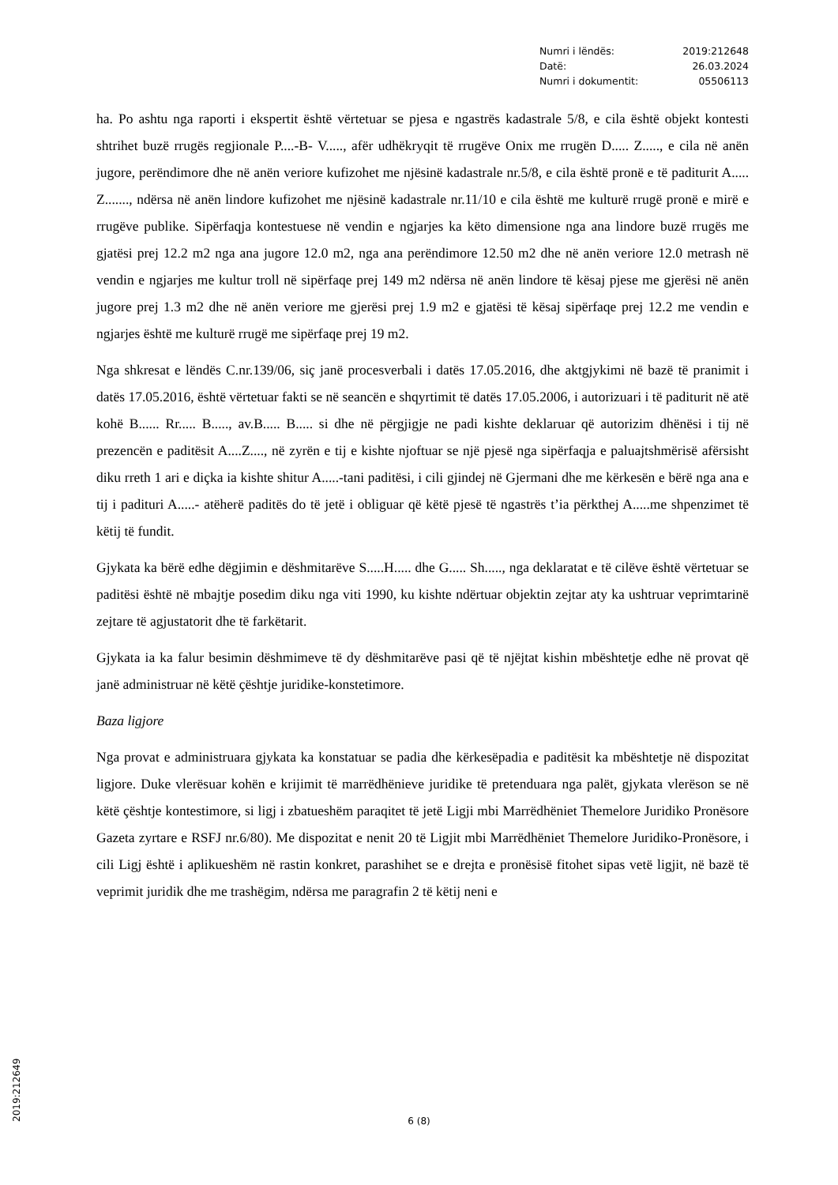| Numri i lëndës: | 2019:212648 |
| Datë: | 26.03.2024 |
| Numri i dokumentit: | 05506113 |
ha. Po ashtu nga raporti i ekspertit është vërtetuar se pjesa e ngastrës kadastrale 5/8, e cila është objekt kontesti shtrihet buzë rrugës regjionale P....-B- V....., afër udhëkryqit të rrugëve Onix me rrugën D..... Z....., e cila në anën jugore, perëndimore dhe në anën veriore kufizohet me njësinë kadastrale nr.5/8, e cila është pronë e të paditurit A..... Z......., ndërsa në anën lindore kufizohet me njësinë kadastrale nr.11/10 e cila është me kulturë rrugë pronë e mirë e rrugëve publike. Sipërfaqja kontestuese në vendin e ngjarjes ka këto dimensione nga ana lindore buzë rrugës me gjatësi prej 12.2 m2 nga ana jugore 12.0 m2, nga ana perëndimore 12.50 m2 dhe në anën veriore 12.0 metrash në vendin e ngjarjes me kultur troll në sipërfaqe prej 149 m2 ndërsa në anën lindore të kësaj pjese me gjerësi në anën jugore prej 1.3 m2 dhe në anën veriore me gjerësi prej 1.9 m2 e gjatësi të kësaj sipërfaqe prej 12.2 me vendin e ngjarjes është me kulturë rrugë me sipërfaqe prej 19 m2.
Nga shkresat e lëndës C.nr.139/06, siç janë procesverbali i datës 17.05.2016, dhe aktgjykimi në bazë të pranimit i datës 17.05.2016, është vërtetuar fakti se në seancën e shqyrtimit të datës 17.05.2006, i autorizuari i të paditurit në atë kohë B...... Rr..... B....., av.B..... B..... si dhe në përgjigje ne padi kishte deklaruar që autorizim dhënësi i tij në prezencën e paditësit A....Z...., në zyrën e tij e kishte njoftuar se një pjesë nga sipërfaqja e paluajtshmërisë afërsisht diku rreth 1 ari e diçka ia kishte shitur A.....-tani paditësi, i cili gjindej në Gjermani dhe me kërkesën e bërë nga ana e tij i padituri A.....- atëherë paditës do të jetë i obliguar që këtë pjesë të ngastrës t’ia përkthej A.....me shpenzimet të këtij të fundit.
Gjykata ka bërë edhe dëgjimin e dëshmitarëve S.....H..... dhe G..... Sh....., nga deklaratat e të cilëve është vërtetuar se paditësi është në mbajtje posedim diku nga viti 1990, ku kishte ndërtuar objektin zejtar aty ka ushtruar veprimtarinë zejtare të agjustatorit dhe të farkëtarit.
Gjykata ia ka falur besimin dëshmimeve të dy dëshmitarëve pasi që të njëjtat kishin mbështetje edhe në provat që janë administruar në këtë çështje juridike-konstetimore.
Baza ligjore
Nga provat e administruara gjykata ka konstatuar se padia dhe kërkesëpadia e paditësit ka mbështetje në dispozitat ligjore. Duke vlerësuar kohën e krijimit të marrëdhënieve juridike të pretenduara nga palët, gjykata vlerëson se në këtë çështje kontestimore, si ligj i zbatueshëm paraqitet të jetë Ligji mbi Marrëdhëniet Themelore Juridiko Pronësore Gazeta zyrtare e RSFJ nr.6/80). Me dispozitat e nenit 20 të Ligjit mbi Marrëdhëniet Themelore Juridiko-Pronësore, i cili Ligj është i aplikueshëm në rastin konkret, parashihet se e drejta e pronësisë fitohet sipas vetë ligjit, në bazë të veprimit juridik dhe me trashëgim, ndërsa me paragrafin 2 të këtij neni e
6 (8)
2019:212649